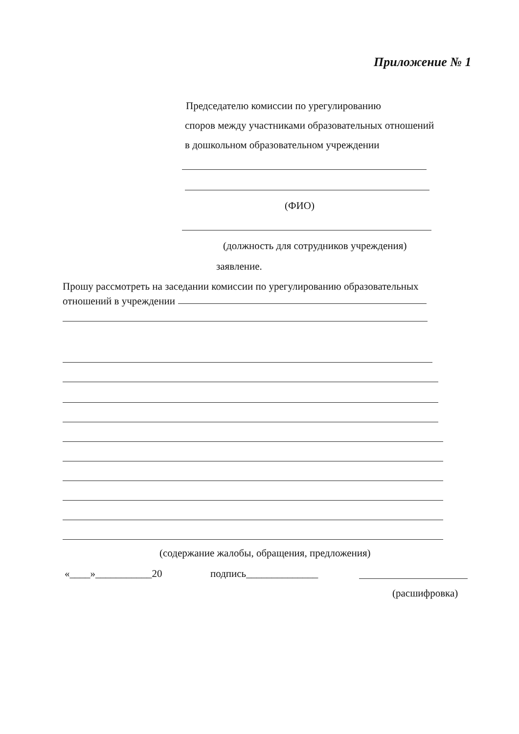Приложение № 1
Председателю комиссии по урегулированию
споров между участниками образовательных отношений
в дошкольном образовательном учреждении
(ФИО)
(должность для сотрудников учреждения)
заявление.
Прошу рассмотреть на заседании комиссии по урегулированию образовательных
отношений в учреждении
(содержание жалобы, обращения, предложения)
«____»___________20 подпись______________
(расшифровка)